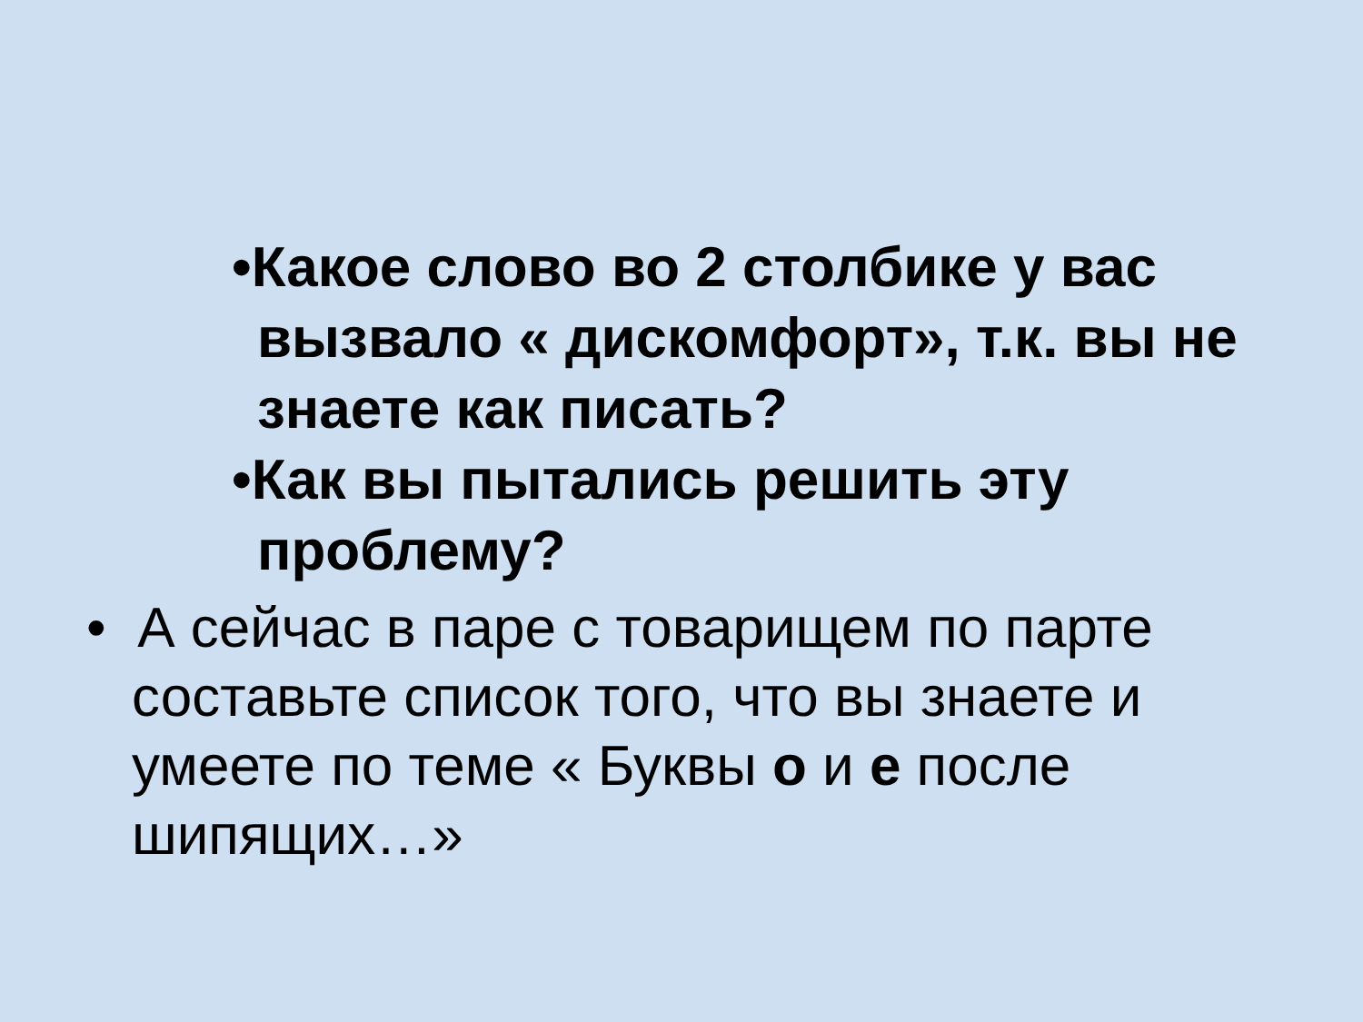•Какое слово во 2 столбике у вас вызвало « дискомфорт», т.к. вы не знаете как писать?
•Как вы пытались решить эту проблему?
• А сейчас в паре с товарищем по парте составьте список того, что вы знаете и умеете по теме « Буквы о и е после шипящих…»